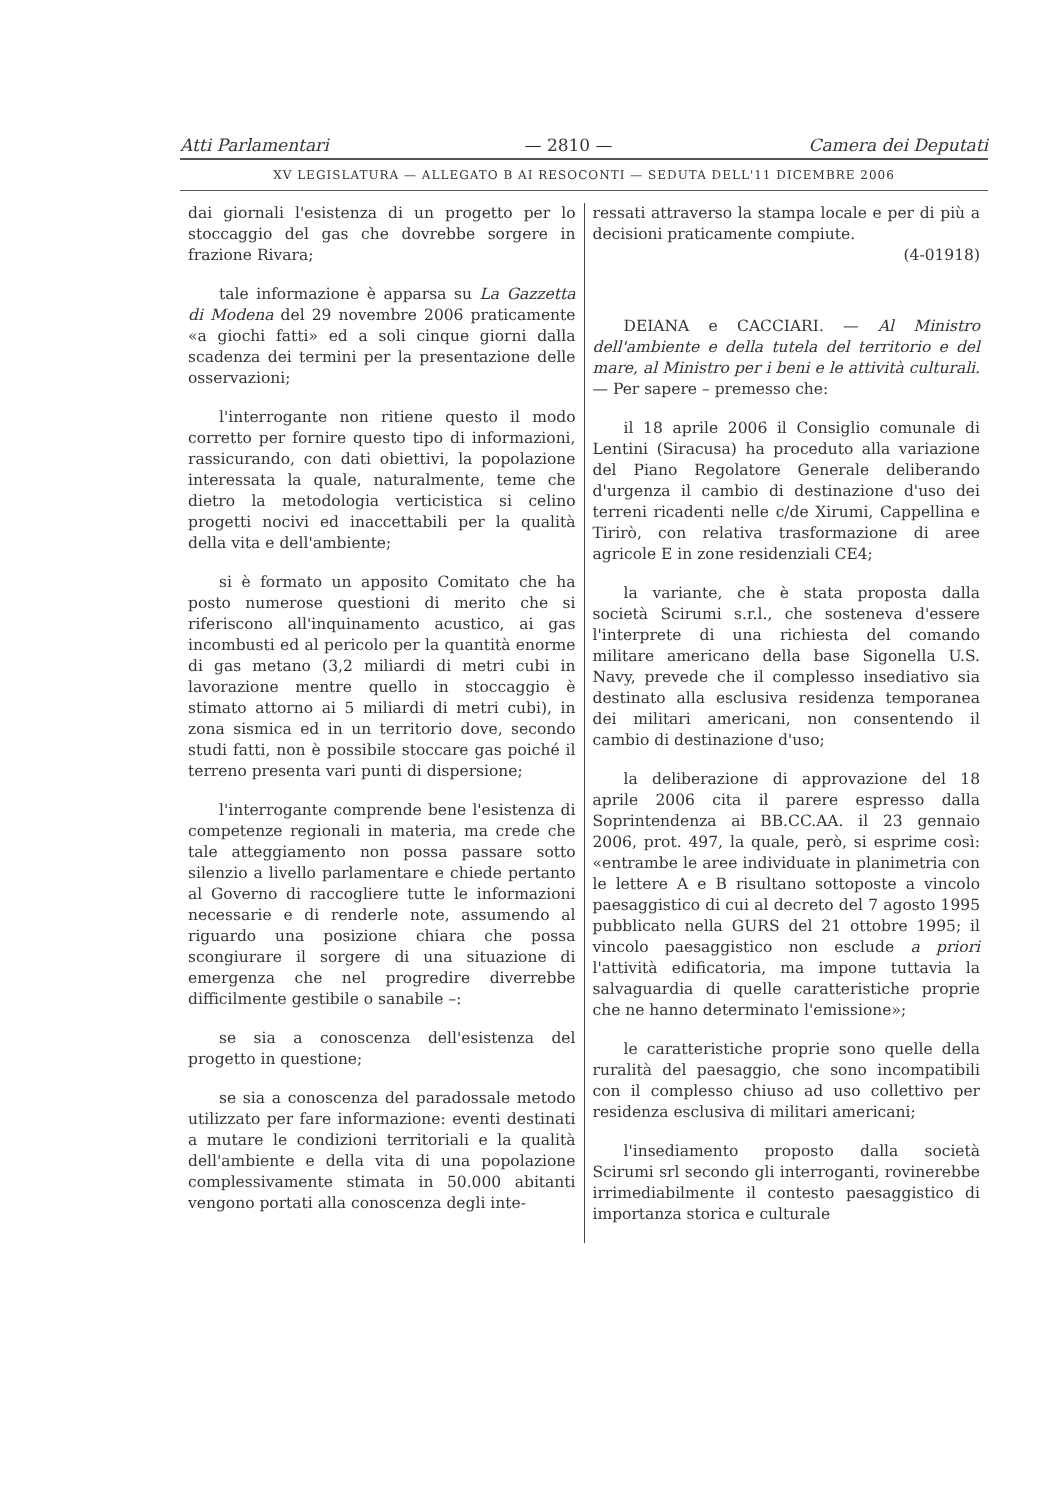Atti Parlamentari — 2810 — Camera dei Deputati
XV LEGISLATURA — ALLEGATO B AI RESOCONTI — SEDUTA DELL'11 DICEMBRE 2006
dai giornali l'esistenza di un progetto per lo stoccaggio del gas che dovrebbe sorgere in frazione Rivara;
tale informazione è apparsa su La Gazzetta di Modena del 29 novembre 2006 praticamente «a giochi fatti» ed a soli cinque giorni dalla scadenza dei termini per la presentazione delle osservazioni;
l'interrogante non ritiene questo il modo corretto per fornire questo tipo di informazioni, rassicurando, con dati obiettivi, la popolazione interessata la quale, naturalmente, teme che dietro la metodologia verticistica si celino progetti nocivi ed inaccettabili per la qualità della vita e dell'ambiente;
si è formato un apposito Comitato che ha posto numerose questioni di merito che si riferiscono all'inquinamento acustico, ai gas incombusti ed al pericolo per la quantità enorme di gas metano (3,2 miliardi di metri cubi in lavorazione mentre quello in stoccaggio è stimato attorno ai 5 miliardi di metri cubi), in zona sismica ed in un territorio dove, secondo studi fatti, non è possibile stoccare gas poiché il terreno presenta vari punti di dispersione;
l'interrogante comprende bene l'esistenza di competenze regionali in materia, ma crede che tale atteggiamento non possa passare sotto silenzio a livello parlamentare e chiede pertanto al Governo di raccogliere tutte le informazioni necessarie e di renderle note, assumendo al riguardo una posizione chiara che possa scongiurare il sorgere di una situazione di emergenza che nel progredire diverrebbe difficilmente gestibile o sanabile –:
se sia a conoscenza dell'esistenza del progetto in questione;
se sia a conoscenza del paradossale metodo utilizzato per fare informazione: eventi destinati a mutare le condizioni territoriali e la qualità dell'ambiente e della vita di una popolazione complessivamente stimata in 50.000 abitanti vengono portati alla conoscenza degli inte-
ressati attraverso la stampa locale e per di più a decisioni praticamente compiute.
(4-01918)
DEIANA e CACCIARI. — Al Ministro dell'ambiente e della tutela del territorio e del mare, al Ministro per i beni e le attività culturali. — Per sapere – premesso che:
il 18 aprile 2006 il Consiglio comunale di Lentini (Siracusa) ha proceduto alla variazione del Piano Regolatore Generale deliberando d'urgenza il cambio di destinazione d'uso dei terreni ricadenti nelle c/de Xirumi, Cappellina e Tirirò, con relativa trasformazione di aree agricole E in zone residenziali CE4;
la variante, che è stata proposta dalla società Scirumi s.r.l., che sosteneva d'essere l'interprete di una richiesta del comando militare americano della base Sigonella U.S. Navy, prevede che il complesso insediativo sia destinato alla esclusiva residenza temporanea dei militari americani, non consentendo il cambio di destinazione d'uso;
la deliberazione di approvazione del 18 aprile 2006 cita il parere espresso dalla Soprintendenza ai BB.CC.AA. il 23 gennaio 2006, prot. 497, la quale, però, si esprime così: «entrambe le aree individuate in planimetria con le lettere A e B risultano sottoposte a vincolo paesaggistico di cui al decreto del 7 agosto 1995 pubblicato nella GURS del 21 ottobre 1995; il vincolo paesaggistico non esclude a priori l'attività edificatoria, ma impone tuttavia la salvaguardia di quelle caratteristiche proprie che ne hanno determinato l'emissione»;
le caratteristiche proprie sono quelle della ruralità del paesaggio, che sono incompatibili con il complesso chiuso ad uso collettivo per residenza esclusiva di militari americani;
l'insediamento proposto dalla società Scirumi srl secondo gli interroganti, rovinerebbe irrimediabilmente il contesto paesaggistico di importanza storica e culturale